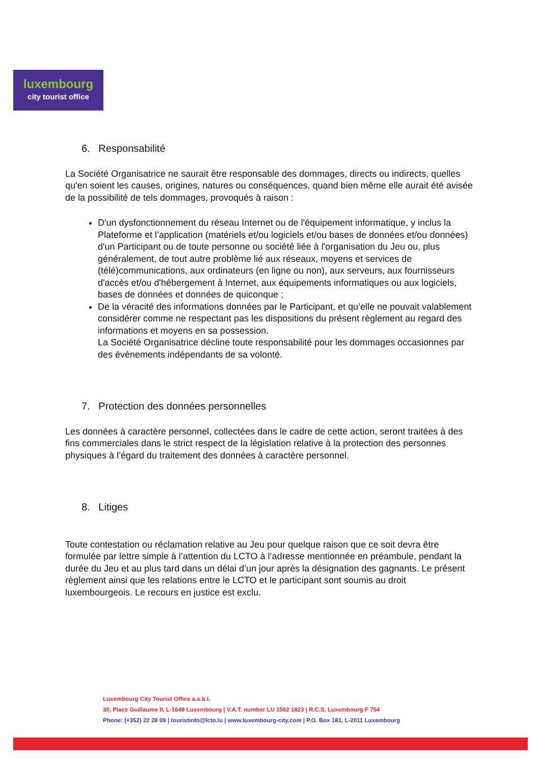luxembourg
city tourist office
6. Responsabilité
La Société Organisatrice ne saurait être responsable des dommages, directs ou indirects, quelles qu'en soient les causes, origines, natures ou conséquences, quand bien même elle aurait été avisée de la possibilité de tels dommages, provoqués à raison :
D'un dysfonctionnement du réseau Internet ou de l'équipement informatique, y inclus la Plateforme et l’application (matériels et/ou logiciels et/ou bases de données et/ou données) d'un Participant ou de toute personne ou société liée à l'organisation du Jeu ou, plus généralement, de tout autre problème lié aux réseaux, moyens et services de (télé)communications, aux ordinateurs (en ligne ou non), aux serveurs, aux fournisseurs d'accès et/ou d'hébergement à Internet, aux équipements informatiques ou aux logiciels, bases de données et données de quiconque ;
De la véracité des informations données par le Participant, et qu’elle ne pouvait valablement considérer comme ne respectant pas les dispositions du présent règlement au regard des informations et moyens en sa possession.
La Société Organisatrice décline toute responsabilité pour les dommages occasionnes par des évènements indépendants de sa volonté.
7. Protection des données personnelles
Les données à caractère personnel, collectées dans le cadre de cette action, seront traitées à des fins commerciales dans le strict respect de la législation relative à la protection des personnes physiques à l’égard du traitement des données à caractère personnel.
8. Litiges
Toute contestation ou réclamation relative au Jeu pour quelque raison que ce soit devra être formulée par lettre simple à l’attention du LCTO à l’adresse mentionnée en préambule, pendant la durée du Jeu et au plus tard dans un délai d’un jour après la désignation des gagnants. Le présent règlement ainsi que les relations entre le LCTO et le participant sont soumis au droit luxembourgeois. Le recours en justice est exclu.
Luxembourg City Tourist Office a.s.b.l.
30, Place Guillaume II, L-1648 Luxembourg | V.A.T. number LU 1562 1823 | R.C.S. Luxembourg F 754
Phone: (+352) 22 28 09 | touristinfo@lcto.lu | www.luxembourg-city.com | P.O. Box 181, L-2011 Luxembourg